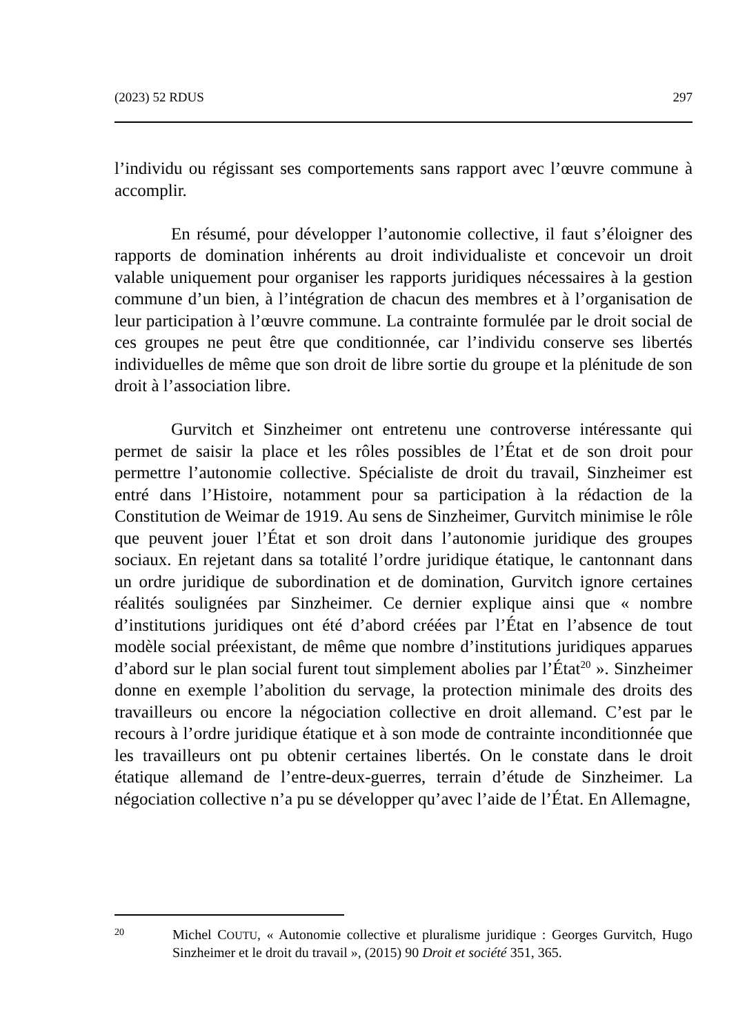(2023) 52 RDUS 297
l’individu ou régissant ses comportements sans rapport avec l’œuvre commune à accomplir.
En résumé, pour développer l’autonomie collective, il faut s’éloigner des rapports de domination inhérents au droit individualiste et concevoir un droit valable uniquement pour organiser les rapports juridiques nécessaires à la gestion commune d’un bien, à l’intégration de chacun des membres et à l’organisation de leur participation à l’œuvre commune. La contrainte formulée par le droit social de ces groupes ne peut être que conditionnée, car l’individu conserve ses libertés individuelles de même que son droit de libre sortie du groupe et la plénitude de son droit à l’association libre.
Gurvitch et Sinzheimer ont entretenu une controverse intéressante qui permet de saisir la place et les rôles possibles de l’État et de son droit pour permettre l’autonomie collective. Spécialiste de droit du travail, Sinzheimer est entré dans l’Histoire, notamment pour sa participation à la rédaction de la Constitution de Weimar de 1919. Au sens de Sinzheimer, Gurvitch minimise le rôle que peuvent jouer l’État et son droit dans l’autonomie juridique des groupes sociaux. En rejetant dans sa totalité l’ordre juridique étatique, le cantonnant dans un ordre juridique de subordination et de domination, Gurvitch ignore certaines réalités soulignées par Sinzheimer. Ce dernier explique ainsi que « nombre d’institutions juridiques ont été d’abord créées par l’État en l’absence de tout modèle social préexistant, de même que nombre d’institutions juridiques apparues d’abord sur le plan social furent tout simplement abolies par l’État<sup>20</sup> ». Sinzheimer donne en exemple l’abolition du servage, la protection minimale des droits des travailleurs ou encore la négociation collective en droit allemand. C’est par le recours à l’ordre juridique étatique et à son mode de contrainte inconditionnée que les travailleurs ont pu obtenir certaines libertés. On le constate dans le droit étatique allemand de l’entre-deux-guerres, terrain d’étude de Sinzheimer. La négociation collective n’a pu se développer qu’avec l’aide de l’État. En Allemagne,
20 Michel COUTU, « Autonomie collective et pluralisme juridique : Georges Gurvitch, Hugo Sinzheimer et le droit du travail », (2015) 90 Droit et société 351, 365.